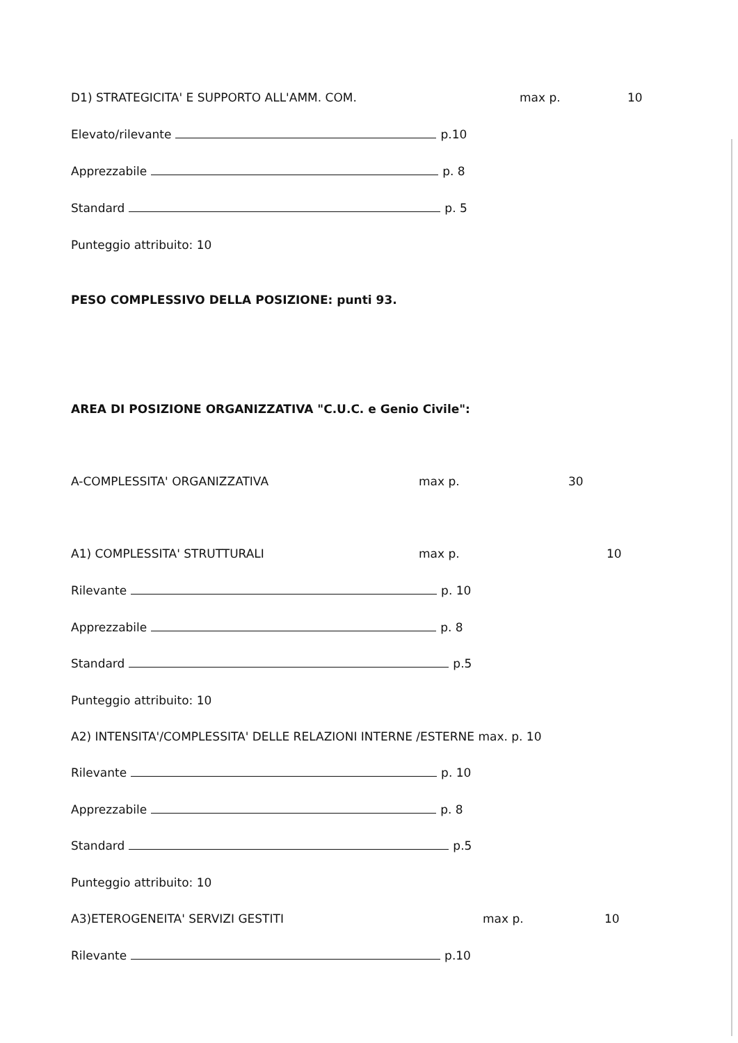D1) STRATEGICITA' E SUPPORTO ALL'AMM. COM. max p. 10
Elevato/rilevante p.10
Apprezzabile p. 8
Standard p. 5
Punteggio attribuito: 10
PESO COMPLESSIVO DELLA POSIZIONE: punti 93.
AREA DI POSIZIONE ORGANIZZATIVA "C.U.C. e Genio Civile":
A-COMPLESSITA' ORGANIZZATIVA max p. 30
A1) COMPLESSITA' STRUTTURALI max p. 10
Rilevante p. 10
Apprezzabile p. 8
Standard p.5
Punteggio attribuito: 10
A2) INTENSITA'/COMPLESSITA' DELLE RELAZIONI INTERNE /ESTERNE max. p. 10
Rilevante p. 10
Apprezzabile p. 8
Standard p.5
Punteggio attribuito: 10
A3)ETEROGENEITA' SERVIZI GESTITI max p. 10
Rilevante p.10